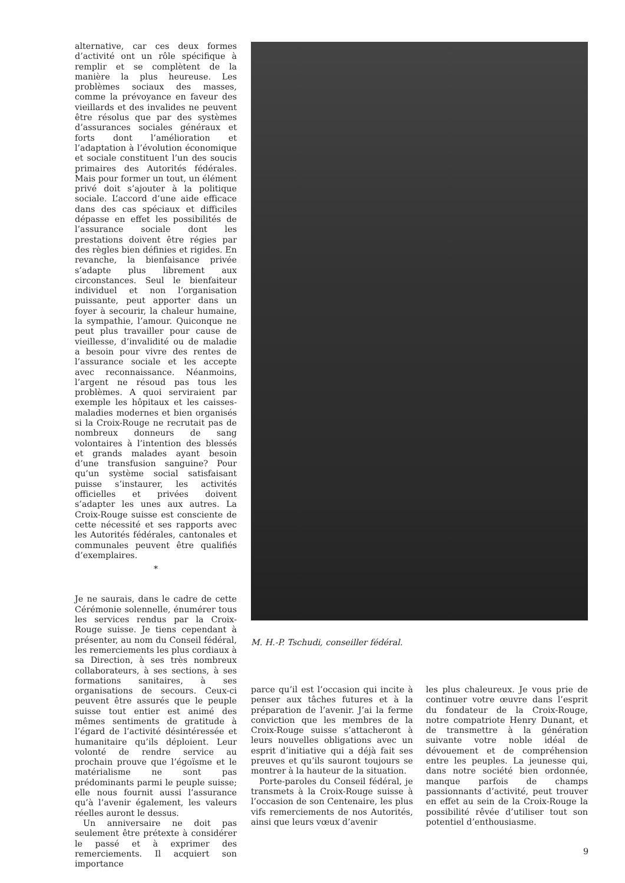alternative, car ces deux formes d’activité ont un rôle spécifique à remplir et se complètent de la manière la plus heureuse. Les problèmes sociaux des masses, comme la prévoyance en faveur des vieillards et des invalides ne peuvent être résolus que par des systèmes d’assurances sociales généraux et forts dont l’amélioration et l’adaptation à l’évolution économique et sociale constituent l’un des soucis primaires des Autorités fédérales. Mais pour former un tout, un élément privé doit s’ajouter à la politique sociale. L’accord d’une aide efficace dans des cas spéciaux et difficiles dépasse en effet les possibilités de l’assurance sociale dont les prestations doivent être régies par des règles bien définies et rigides. En revanche, la bienfaisance privée s’adapte plus librement aux circonstances. Seul le bienfaiteur individuel et non l’organisation puissante, peut apporter dans un foyer à secourir, la chaleur humaine, la sympathie, l’amour. Quiconque ne peut plus travailler pour cause de vieillesse, d’invalidité ou de maladie a besoin pour vivre des rentes de l’assurance sociale et les accepte avec reconnaissance. Néanmoins, l’argent ne résoud pas tous les problèmes. A quoi serviraient par exemple les hôpitaux et les caisses-maladies modernes et bien organisés si la Croix-Rouge ne recrutait pas de nombreux donneurs de sang volontaires à l’intention des blessés et grands malades ayant besoin d’une transfusion sanguine? Pour qu’un système social satisfaisant puisse s’instaurer, les activités officielles et privées doivent s’adapter les unes aux autres. La Croix-Rouge suisse est consciente de cette nécessité et ses rapports avec les Autorités fédérales, cantonales et communales peuvent être qualifiés d’exemplaires.
*
Je ne saurais, dans le cadre de cette Cérémonie solennelle, énumérer tous les services rendus par la Croix-Rouge suisse. Je tiens cependant à présenter, au nom du Conseil fédéral, les remerciements les plus cordiaux à sa Direction, à ses très nombreux collaborateurs, à ses sections, à ses formations sanitaires, à ses organisations de secours. Ceux-ci peuvent être assurés que le peuple suisse tout entier est animé des mêmes sentiments de gratitude à l’égard de l’activité désintéressée et humanitaire qu’ils déploient. Leur volonté de rendre service au prochain prouve que l’égoïsme et le matérialisme ne sont pas prédominants parmi le peuple suisse; elle nous fournit aussi l’assurance qu’à l’avenir également, les valeurs réelles auront le dessus.
Un anniversaire ne doit pas seulement être prétexte à considérer le passé et à exprimer des remerciements. Il acquiert son importance
M. H.-P. Tschudi, conseiller fédéral.
parce qu’il est l’occasion qui incite à penser aux tâches futures et à la préparation de l’avenir. J’ai la ferme conviction que les membres de la Croix-Rouge suisse s’attacheront à leurs nouvelles obligations avec un esprit d’initiative qui a déjà fait ses preuves et qu’ils sauront toujours se montrer à la hauteur de la situation.
Porte-paroles du Conseil fédéral, je transmets à la Croix-Rouge suisse à l’occasion de son Centenaire, les plus vifs remerciements de nos Autorités, ainsi que leurs vœux d’avenir
les plus chaleureux. Je vous prie de continuer votre œuvre dans l’esprit du fondateur de la Croix-Rouge, notre compatriote Henry Dunant, et de transmettre à la génération suivante votre noble idéal de dévouement et de compréhension entre les peuples. La jeunesse qui, dans notre société bien ordonnée, manque parfois de champs passionnants d’activité, peut trouver en effet au sein de la Croix-Rouge la possibilité rêvée d’utiliser tout son potentiel d’enthousiasme.
9